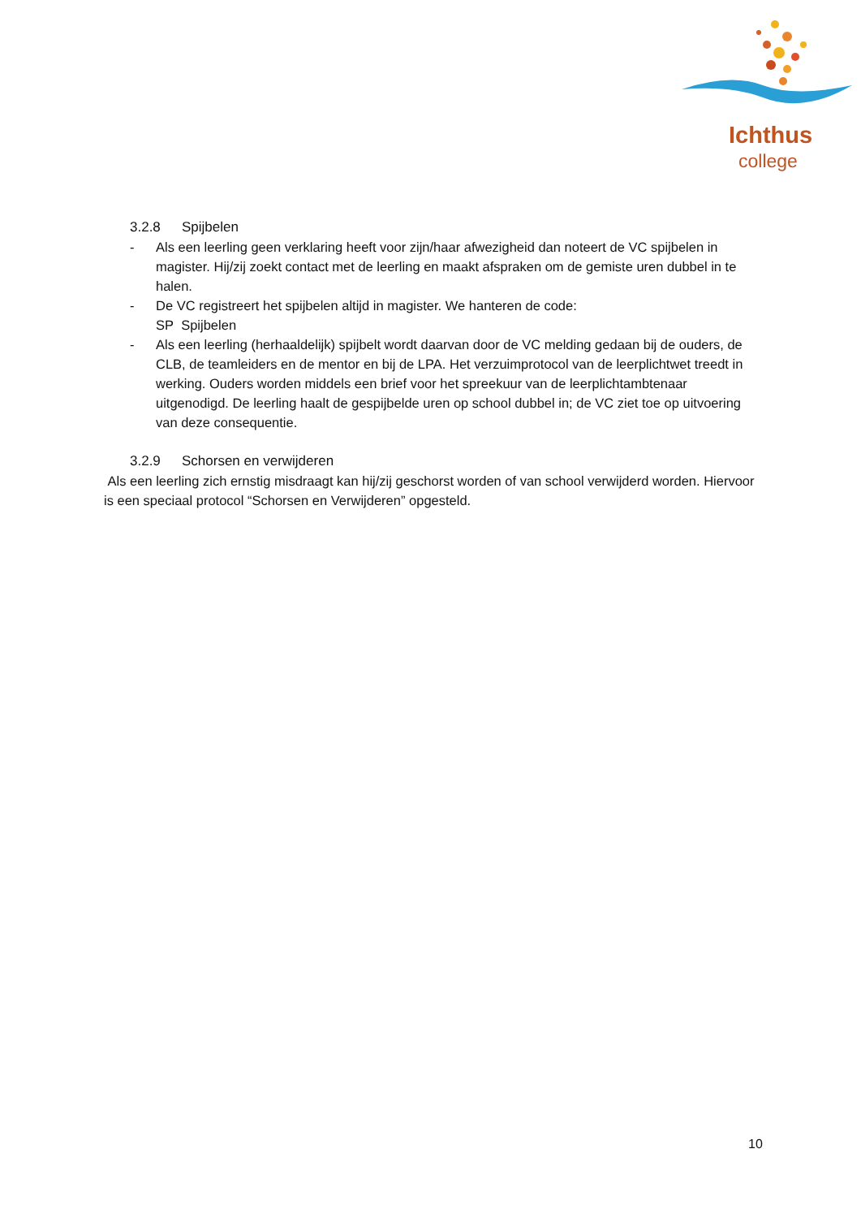Ichthus
college
3.2.8 Spijbelen
- Als een leerling geen verklaring heeft voor zijn/haar afwezigheid dan noteert de VC spijbelen in magister. Hij/zij zoekt contact met de leerling en maakt afspraken om de gemiste uren dubbel in te halen.
- De VC registreert het spijbelen altijd in magister. We hanteren de code:
SP Spijbelen
- Als een leerling (herhaaldelijk) spijbelt wordt daarvan door de VC melding gedaan bij de ouders, de CLB, de teamleiders en de mentor en bij de LPA. Het verzuimprotocol van de leerplichtwet treedt in werking. Ouders worden middels een brief voor het spreekuur van de leerplichtambtenaar uitgenodigd. De leerling haalt de gespijbelde uren op school dubbel in; de VC ziet toe op uitvoering van deze consequentie.
3.2.9 Schorsen en verwijderen
Als een leerling zich ernstig misdraagt kan hij/zij geschorst worden of van school verwijderd worden. Hiervoor is een speciaal protocol “Schorsen en Verwijderen” opgesteld.
10